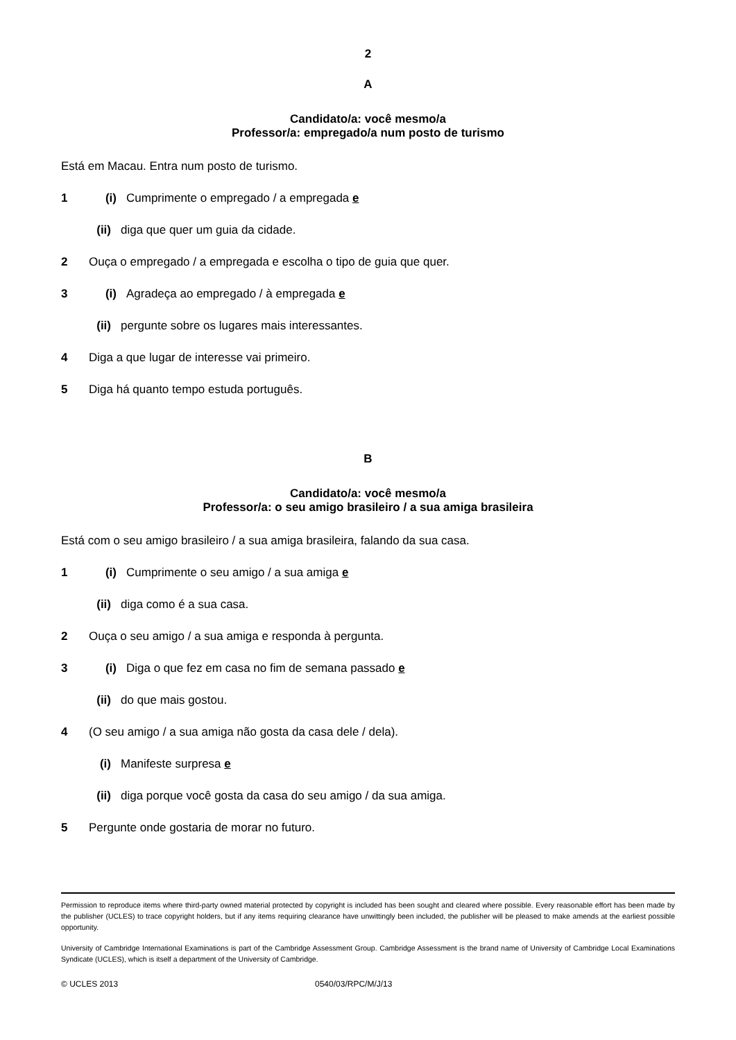2
A
Candidato/a: você mesmo/a
Professor/a: empregado/a num posto de turismo
Está em Macau. Entra num posto de turismo.
1 (i) Cumprimente o empregado / a empregada e
(ii) diga que quer um guia da cidade.
2 Ouça o empregado / a empregada e escolha o tipo de guia que quer.
3 (i) Agradeça ao empregado / à empregada e
(ii) pergunte sobre os lugares mais interessantes.
4 Diga a que lugar de interesse vai primeiro.
5 Diga há quanto tempo estuda português.
B
Candidato/a: você mesmo/a
Professor/a: o seu amigo brasileiro / a sua amiga brasileira
Está com o seu amigo brasileiro / a sua amiga brasileira, falando da sua casa.
1 (i) Cumprimente o seu amigo / a sua amiga e
(ii) diga como é a sua casa.
2 Ouça o seu amigo / a sua amiga e responda à pergunta.
3 (i) Diga o que fez em casa no fim de semana passado e
(ii) do que mais gostou.
4 (O seu amigo / a sua amiga não gosta da casa dele / dela).
(i) Manifeste surpresa e
(ii) diga porque você gosta da casa do seu amigo / da sua amiga.
5 Pergunte onde gostaria de morar no futuro.
Permission to reproduce items where third-party owned material protected by copyright is included has been sought and cleared where possible. Every reasonable effort has been made by the publisher (UCLES) to trace copyright holders, but if any items requiring clearance have unwittingly been included, the publisher will be pleased to make amends at the earliest possible opportunity.
University of Cambridge International Examinations is part of the Cambridge Assessment Group. Cambridge Assessment is the brand name of University of Cambridge Local Examinations Syndicate (UCLES), which is itself a department of the University of Cambridge.
© UCLES 2013 0540/03/RPC/M/J/13